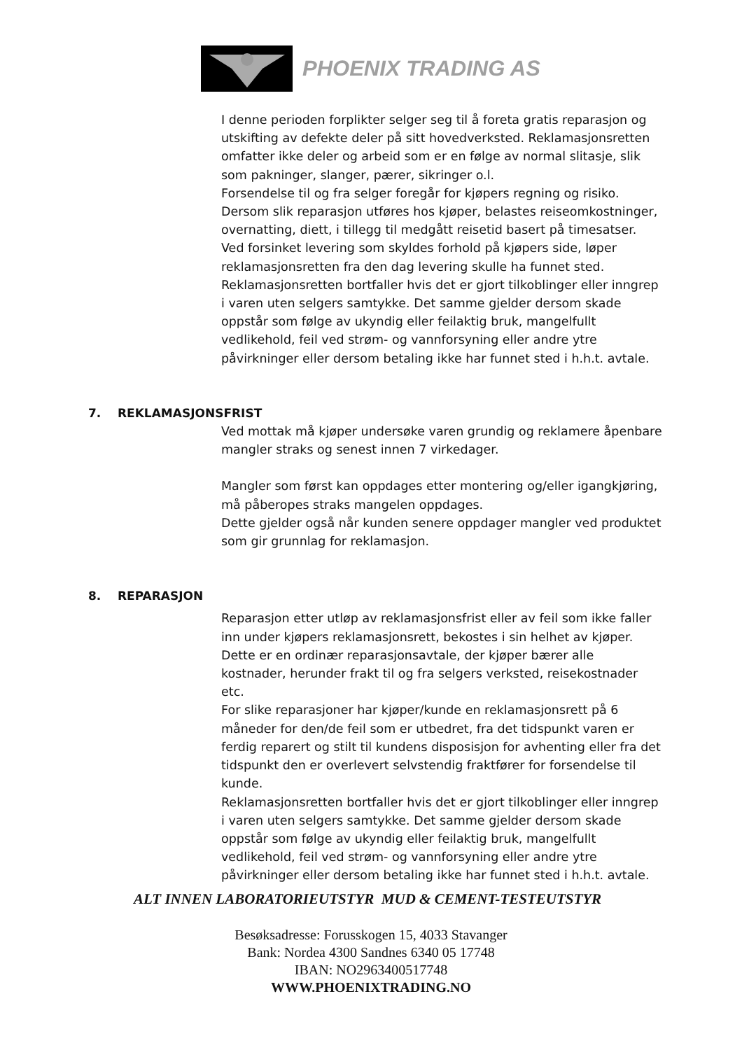PHOENIX TRADING AS
I denne perioden forplikter selger seg til å foreta gratis reparasjon og utskifting av defekte deler på sitt hovedverksted. Reklamasjonsretten omfatter ikke deler og arbeid som er en følge av normal slitasje, slik som pakninger, slanger, pærer, sikringer o.l.
Forsendelse til og fra selger foregår for kjøpers regning og risiko.
Dersom slik reparasjon utføres hos kjøper, belastes reiseomkostninger, overnatting, diett, i tillegg til medgått reisetid basert på timesatser.
Ved forsinket levering som skyldes forhold på kjøpers side, løper reklamasjonsretten fra den dag levering skulle ha funnet sted.
Reklamasjonsretten bortfaller hvis det er gjort tilkoblinger eller inngrep i varen uten selgers samtykke. Det samme gjelder dersom skade oppstår som følge av ukyndig eller feilaktig bruk, mangelfullt vedlikehold, feil ved strøm- og vannforsyning eller andre ytre påvirkninger eller dersom betaling ikke har funnet sted i h.h.t. avtale.
7. REKLAMASJONSFRIST
Ved mottak må kjøper undersøke varen grundig og reklamere åpenbare mangler straks og senest innen 7 virkedager.
Mangler som først kan oppdages etter montering og/eller igangkjøring, må påberopes straks mangelen oppdages.
Dette gjelder også når kunden senere oppdager mangler ved produktet som gir grunnlag for reklamasjon.
8. REPARASJON
Reparasjon etter utløp av reklamasjonsfrist eller av feil som ikke faller inn under kjøpers reklamasjonsrett, bekostes i sin helhet av kjøper. Dette er en ordinær reparasjonsavtale, der kjøper bærer alle kostnader, herunder frakt til og fra selgers verksted, reisekostnader etc.
For slike reparasjoner har kjøper/kunde en reklamasjonsrett på 6 måneder for den/de feil som er utbedret, fra det tidspunkt varen er ferdig reparert og stilt til kundens disposisjon for avhenting eller fra det tidspunkt den er overlevert selvstendig fraktfører for forsendelse til kunde.
Reklamasjonsretten bortfaller hvis det er gjort tilkoblinger eller inngrep i varen uten selgers samtykke. Det samme gjelder dersom skade oppstår som følge av ukyndig eller feilaktig bruk, mangelfullt vedlikehold, feil ved strøm- og vannforsyning eller andre ytre påvirkninger eller dersom betaling ikke har funnet sted i h.h.t. avtale.
ALT INNEN LABORATORIEUTSTYR MUD & CEMENT-TESTEUTSTYR
Besøksadresse: Forusskogen 15, 4033 Stavanger
Bank: Nordea 4300 Sandnes 6340 05 17748
IBAN: NO2963400517748
WWW.PHOENIXTRADING.NO